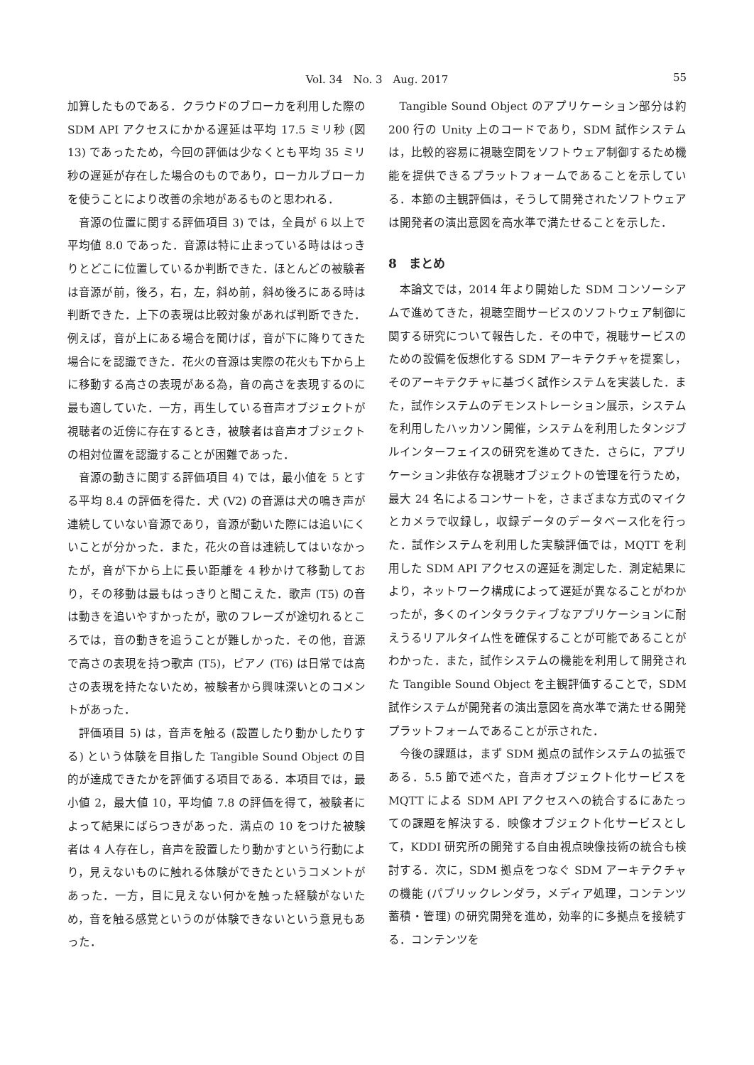Vol. 34　No. 3　Aug. 2017
55
加算したものである．クラウドのブローカを利用した際の SDM API アクセスにかかる遅延は平均 17.5 ミリ秒 (図 13) であったため，今回の評価は少なくとも平均 35 ミリ秒の遅延が存在した場合のものであり，ローカルブローカを使うことにより改善の余地があるものと思われる．
音源の位置に関する評価項目 3) では，全員が 6 以上で平均値 8.0 であった．音源は特に止まっている時ははっきりとどこに位置しているか判断できた．ほとんどの被験者は音源が前，後ろ，右，左，斜め前，斜め後ろにある時は判断できた．上下の表現は比較対象があれば判断できた．例えば，音が上にある場合を聞けば，音が下に降りてきた場合にを認識できた．花火の音源は実際の花火も下から上に移動する高さの表現がある為，音の高さを表現するのに最も適していた．一方，再生している音声オブジェクトが視聴者の近傍に存在するとき，被験者は音声オブジェクトの相対位置を認識することが困難であった．
音源の動きに関する評価項目 4) では，最小値を 5 とする平均 8.4 の評価を得た．犬 (V2) の音源は犬の鳴き声が連続していない音源であり，音源が動いた際には追いにくいことが分かった．また，花火の音は連続してはいなかったが，音が下から上に長い距離を 4 秒かけて移動しており，その移動は最もはっきりと聞こえた．歌声 (T5) の音は動きを追いやすかったが，歌のフレーズが途切れるところでは，音の動きを追うことが難しかった．その他，音源で高さの表現を持つ歌声 (T5)，ピアノ (T6) は日常では高さの表現を持たないため，被験者から興味深いとのコメントがあった．
評価項目 5) は，音声を触る (設置したり動かしたりする) という体験を目指した Tangible Sound Object の目的が達成できたかを評価する項目である．本項目では，最小値 2，最大値 10，平均値 7.8 の評価を得て，被験者によって結果にばらつきがあった．満点の 10 をつけた被験者は 4 人存在し，音声を設置したり動かすという行動により，見えないものに触れる体験ができたというコメントがあった．一方，目に見えない何かを触った経験がないため，音を触る感覚というのが体験できないという意見もあった．
Tangible Sound Object のアプリケーション部分は約 200 行の Unity 上のコードであり，SDM 試作システムは，比較的容易に視聴空間をソフトウェア制御するため機能を提供できるプラットフォームであることを示している．本節の主観評価は，そうして開発されたソフトウェアは開発者の演出意図を高水準で満たせることを示した．
8　まとめ
本論文では，2014 年より開始した SDM コンソーシアムで進めてきた，視聴空間サービスのソフトウェア制御に関する研究について報告した．その中で，視聴サービスのための設備を仮想化する SDM アーキテクチャを提案し，そのアーキテクチャに基づく試作システムを実装した．また，試作システムのデモンストレーション展示，システムを利用したハッカソン開催，システムを利用したタンジブルインターフェイスの研究を進めてきた．さらに，アプリケーション非依存な視聴オブジェクトの管理を行うため，最大 24 名によるコンサートを，さまざまな方式のマイクとカメラで収録し，収録データのデータベース化を行った．試作システムを利用した実験評価では，MQTT を利用した SDM API アクセスの遅延を測定した．測定結果により，ネットワーク構成によって遅延が異なることがわかったが，多くのインタラクティブなアプリケーションに耐えうるリアルタイム性を確保することが可能であることがわかった．また，試作システムの機能を利用して開発された Tangible Sound Object を主観評価することで，SDM 試作システムが開発者の演出意図を高水準で満たせる開発プラットフォームであることが示された．
今後の課題は，まず SDM 拠点の試作システムの拡張である．5.5 節で述べた，音声オブジェクト化サービスを MQTT による SDM API アクセスへの統合するにあたっての課題を解決する．映像オブジェクト化サービスとして，KDDI 研究所の開発する自由視点映像技術の統合も検討する．次に，SDM 拠点をつなぐ SDM アーキテクチャの機能 (パブリックレンダラ，メディア処理，コンテンツ蓄積・管理) の研究開発を進め，効率的に多拠点を接続する．コンテンツを